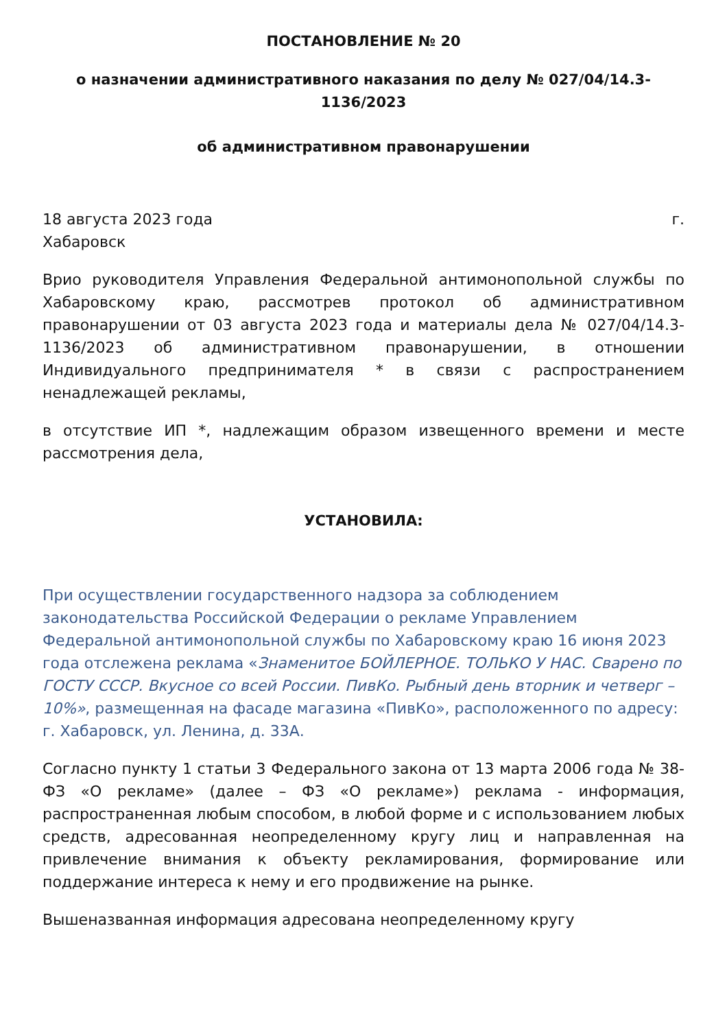ПОСТАНОВЛЕНИЕ № 20
о назначении административного наказания по делу № 027/04/14.3-
1136/2023
об административном правонарушении
18 августа 2023 года г.
Хабаровск
Врио руководителя Управления Федеральной антимонопольной службы по Хабаровскому краю, рассмотрев протокол об административном правонарушении от 03 августа 2023 года и материалы дела № 027/04/14.3-1136/2023 об административном правонарушении, в отношении Индивидуального предпринимателя * в связи с распространением ненадлежащей рекламы,
в отсутствие ИП *, надлежащим образом извещенного времени и месте рассмотрения дела,
УСТАНОВИЛА:
При осуществлении государственного надзора за соблюдением законодательства Российской Федерации о рекламе Управлением Федеральной антимонопольной службы по Хабаровскому краю 16 июня 2023 года отслежена реклама «Знаменитое БОЙЛЕРНОЕ. ТОЛЬКО У НАС. Сварено по ГОСТУ СССР. Вкусное со всей России. ПивКо. Рыбный день вторник и четверг – 10%», размещенная на фасаде магазина «ПивКо», расположенного по адресу: г. Хабаровск, ул. Ленина, д. 33А.
Согласно пункту 1 статьи 3 Федерального закона от 13 марта 2006 года № 38-ФЗ «О рекламе» (далее – ФЗ «О рекламе») реклама - информация, распространенная любым способом, в любой форме и с использованием любых средств, адресованная неопределенному кругу лиц и направленная на привлечение внимания к объекту рекламирования, формирование или поддержание интереса к нему и его продвижение на рынке.
Вышеназванная информация адресована неопределенному кругу